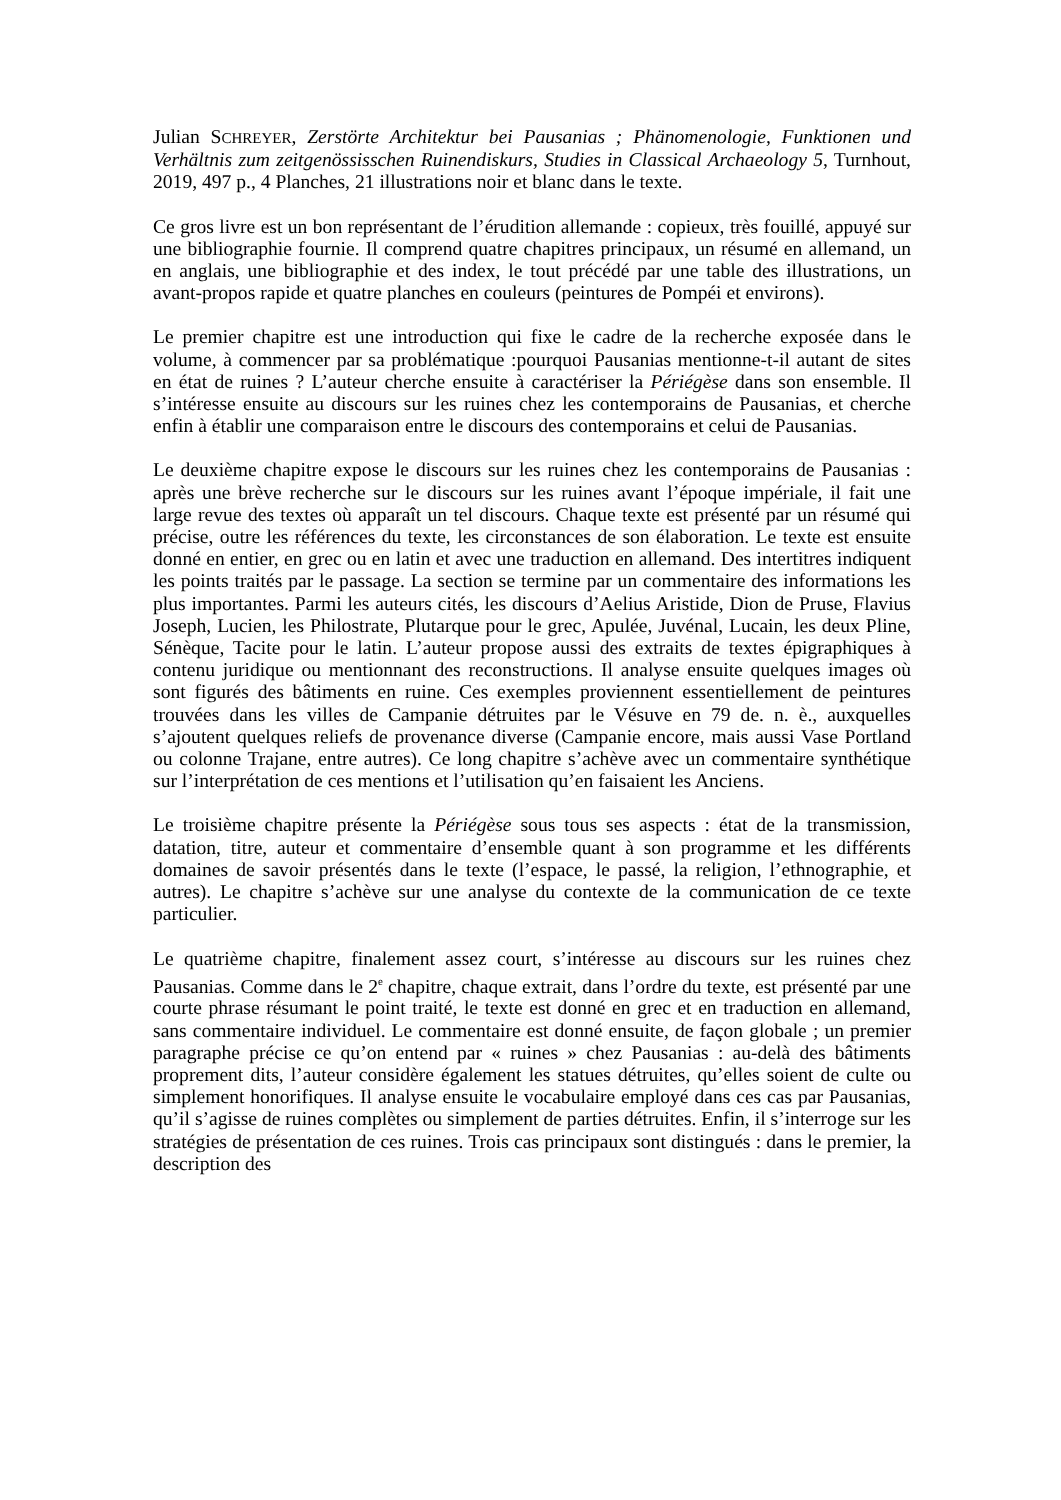Julian SCHREYER, Zerstörte Architektur bei Pausanias ; Phänomenologie, Funktionen und Verhältnis zum zeitgenössisschen Ruinendiskurs, Studies in Classical Archaeology 5, Turnhout, 2019, 497 p., 4 Planches, 21 illustrations noir et blanc dans le texte.
Ce gros livre est un bon représentant de l’érudition allemande : copieux, très fouillé, appuyé sur une bibliographie fournie. Il comprend quatre chapitres principaux, un résumé en allemand, un en anglais, une bibliographie et des index, le tout précédé par une table des illustrations, un avant-propos rapide et quatre planches en couleurs (peintures de Pompéi et environs).
Le premier chapitre est une introduction qui fixe le cadre de la recherche exposée dans le volume, à commencer par sa problématique :pourquoi Pausanias mentionne-t-il autant de sites en état de ruines ? L’auteur cherche ensuite à caractériser la Périégèse dans son ensemble. Il s’intéresse ensuite au discours sur les ruines chez les contemporains de Pausanias, et cherche enfin à établir une comparaison entre le discours des contemporains et celui de Pausanias.
Le deuxième chapitre expose le discours sur les ruines chez les contemporains de Pausanias : après une brève recherche sur le discours sur les ruines avant l’époque impériale, il fait une large revue des textes où apparaît un tel discours. Chaque texte est présenté par un résumé qui précise, outre les références du texte, les circonstances de son élaboration. Le texte est ensuite donné en entier, en grec ou en latin et avec une traduction en allemand. Des intertitres indiquent les points traités par le passage. La section se termine par un commentaire des informations les plus importantes. Parmi les auteurs cités, les discours d’Aelius Aristide, Dion de Pruse, Flavius Joseph, Lucien, les Philostrate, Plutarque pour le grec, Apulée, Juvénal, Lucain, les deux Pline, Sénèque, Tacite pour le latin. L’auteur propose aussi des extraits de textes épigraphiques à contenu juridique ou mentionnant des reconstructions. Il analyse ensuite quelques images où sont figurés des bâtiments en ruine. Ces exemples proviennent essentiellement de peintures trouvées dans les villes de Campanie détruites par le Vésuve en 79 de. n. è., auxquelles s’ajoutent quelques reliefs de provenance diverse (Campanie encore, mais aussi Vase Portland ou colonne Trajane, entre autres). Ce long chapitre s’achève avec un commentaire synthétique sur l’interprétation de ces mentions et l’utilisation qu’en faisaient les Anciens.
Le troisième chapitre présente la Périégèse sous tous ses aspects : état de la transmission, datation, titre, auteur et commentaire d’ensemble quant à son programme et les différents domaines de savoir présentés dans le texte (l’espace, le passé, la religion, l’ethnographie, et autres). Le chapitre s’achève sur une analyse du contexte de la communication de ce texte particulier.
Le quatrième chapitre, finalement assez court, s’intéresse au discours sur les ruines chez Pausanias. Comme dans le 2<sup>e</sup> chapitre, chaque extrait, dans l’ordre du texte, est présenté par une courte phrase résumant le point traité, le texte est donné en grec et en traduction en allemand, sans commentaire individuel. Le commentaire est donné ensuite, de façon globale ; un premier paragraphe précise ce qu’on entend par « ruines » chez Pausanias : au-delà des bâtiments proprement dits, l’auteur considère également les statues détruites, qu’elles soient de culte ou simplement honorifiques. Il analyse ensuite le vocabulaire employé dans ces cas par Pausanias, qu’il s’agisse de ruines complètes ou simplement de parties détruites. Enfin, il s’interroge sur les stratégies de présentation de ces ruines. Trois cas principaux sont distingués : dans le premier, la description des